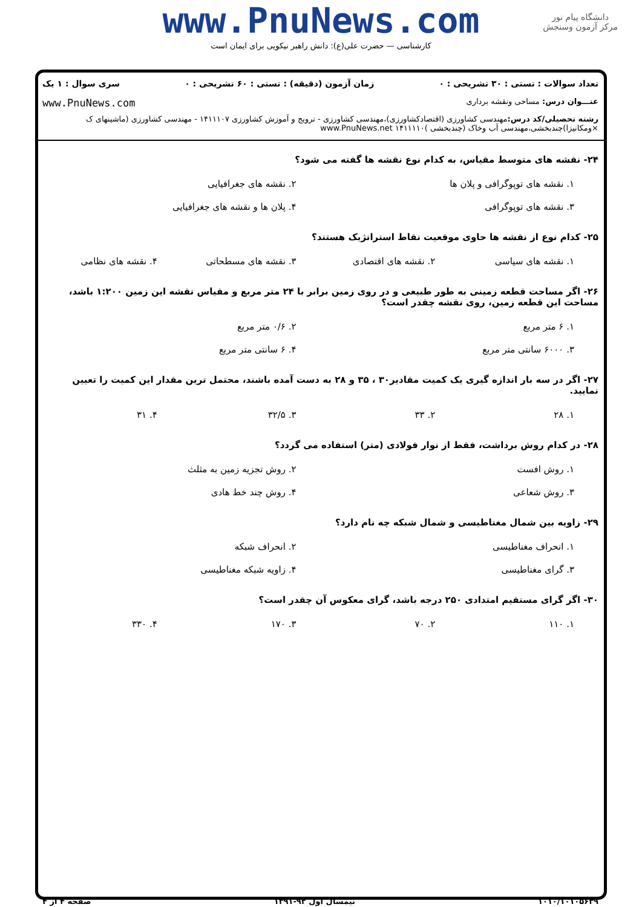www.PnuNews.com
کارشناسی — حضرت علی(ع): دانش راهبر نیکویی برای ایمان است
دانشگاه پیام نور
مرکز آزمون وسنجش
تعداد سوالات : تستی : ۳۰ تشریحی : ۰ زمان آزمون (دقیقه) : تستی : ۶۰ تشریحی : ۰ سری سوال : ۱ یک
عنـــوان درس: مساحی ونقشه برداری www.PnuNews.com
رشته تحصیلی/کد درس: مهندسی کشاورزی (اقتصادکشاورزی)،مهندسی کشاورزی - ترویج و آموزش کشاورزی ۱۴۱۱۱۰۷ - مهندسی کشاورزی (ماشینهای ک ×ومکانیزا)چندبخشی،مهندسی آب وخاک (چندبخشی )۱۴۱۱۱۱۰ www.PnuNews.net
۲۴- نقشه های متوسط مقیاس، به کدام نوع نقشه ها گفته می شود؟
۱. نقشه های توپوگرافی و پلان ها
۲. نقشه های جغرافیایی
۳. نقشه های توپوگرافی
۴. پلان ها و نقشه های جغرافیایی
۲۵- کدام نوع از نقشه ها حاوی موقعیت نقاط استراتژیک هستند؟
۱. نقشه های سیاسی
۲. نقشه های اقتصادی
۳. نقشه های مسطحاتی
۴. نقشه های نظامی
۲۶- اگر مساحت قطعه زمینی به طور طبیعی و در روی زمین برابر با ۲۴ متر مربع و مقیاس نقشه این زمین ۱:۲۰۰ باشد، مساحت این قطعه زمین، روی نقشه چقدر است؟
۱. ۶ متر مربع
۲. ۰/۶ متر مربع
۳. ۶۰۰۰ سانتی متر مربع
۴. ۶ سانتی متر مربع
۲۷- اگر در سه بار اندازه گیری یک کمیت مقادیر۳۰ ، ۳۵ و ۲۸ به دست آمده باشند، محتمل ترین مقدار این کمیت را تعیین نمایید.
۱. ۲۸
۲. ۳۳
۳. ۳۲/۵
۴. ۳۱
۲۸- در کدام روش برداشت، فقط از نوار فولادی (متر) استفاده می گردد؟
۱. روش افست
۲. روش تجزیه زمین به مثلث
۳. روش شعاعی
۴. روش چند خط هادی
۲۹- زاویه بین شمال مغناطیسی و شمال شبکه چه نام دارد؟
۱. انحراف مغناطیسی
۲. انحراف شبکه
۳. گرای مغناطیسی
۴. زاویه شبکه مغناطیسی
۳۰- اگر گرای مستقیم امتدادی ۲۵۰ درجه باشد، گرای معکوس آن چقدر است؟
۱. ۱۱۰
۲. ۷۰
۳. ۱۷۰
۴. ۳۳۰
۱۰۱۰/۱۰۱۰۵۶۳۹ نیمسال اول ۹۲-۱۳۹۱ صفحه ۴ از ۴